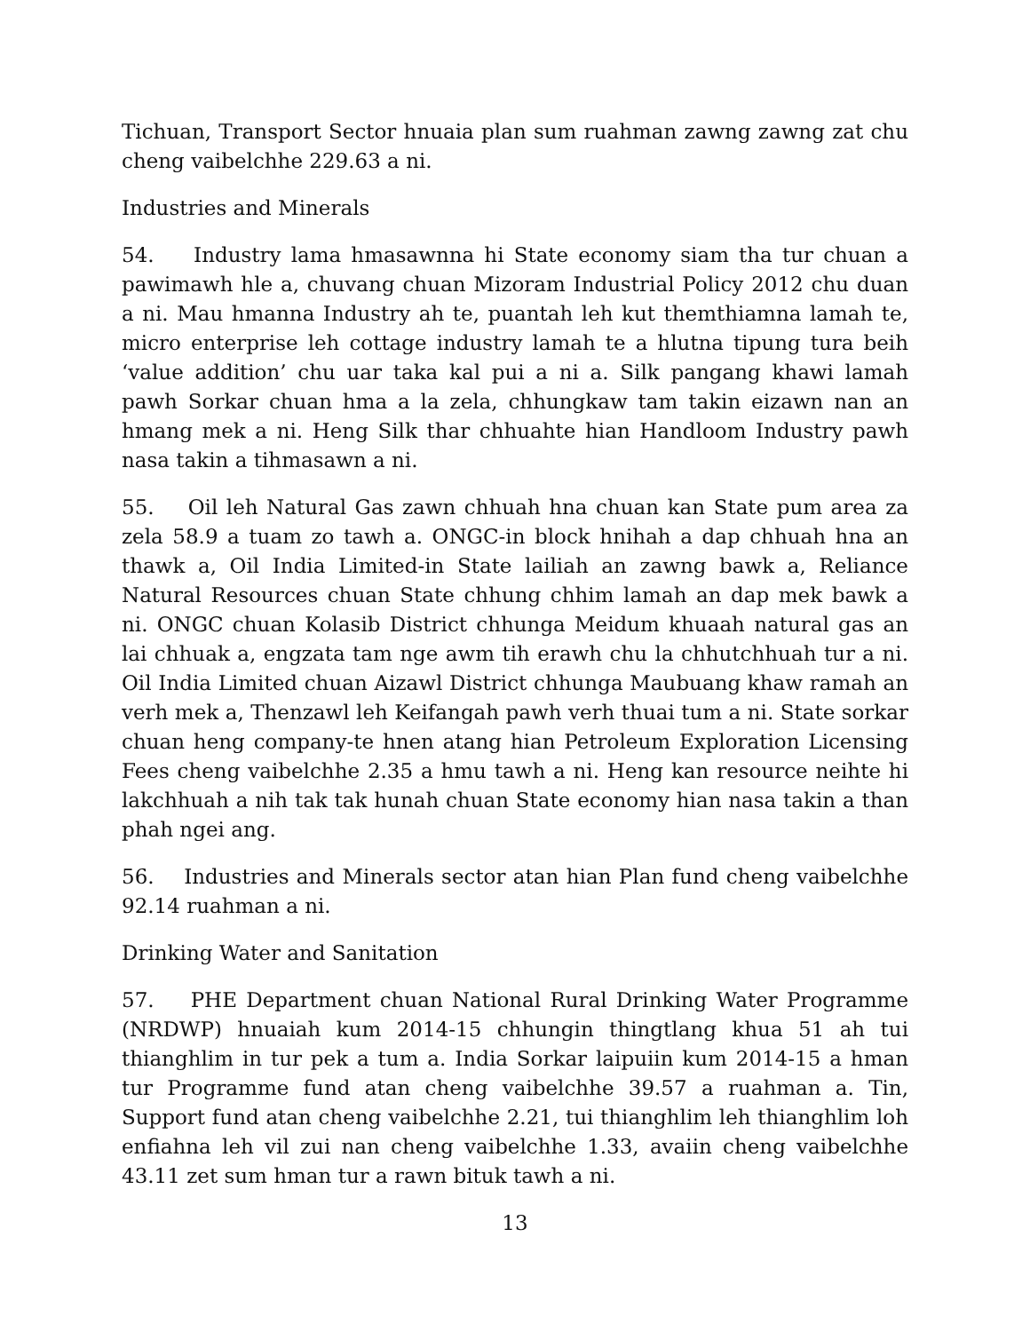Tichuan, Transport Sector hnuaia plan sum ruahman zawng zawng zat chu cheng vaibelchhe 229.63 a ni.
Industries and Minerals
54. Industry lama hmasawnna hi State economy siam tha tur chuan a pawimawh hle a, chuvang chuan Mizoram Industrial Policy 2012 chu duan a ni. Mau hmanna Industry ah te, puantah leh kut themthiamna lamah te, micro enterprise leh cottage industry lamah te a hlutna tipung tura beih ‘value addition’ chu uar taka kal pui a ni a. Silk pangang khawi lamah pawh Sorkar chuan hma a la zela, chhungkaw tam takin eizawn nan an hmang mek a ni. Heng Silk thar chhuahte hian Handloom Industry pawh nasa takin a tihmasawn a ni.
55. Oil leh Natural Gas zawn chhuah hna chuan kan State pum area za zela 58.9 a tuam zo tawh a. ONGC-in block hnihah a dap chhuah hna an thawk a, Oil India Limited-in State lailiah an zawng bawk a, Reliance Natural Resources chuan State chhung chhim lamah an dap mek bawk a ni. ONGC chuan Kolasib District chhunga Meidum khuaah natural gas an lai chhuak a, engzata tam nge awm tih erawh chu la chhutchhuah tur a ni. Oil India Limited chuan Aizawl District chhunga Maubuang khaw ramah an verh mek a, Thenzawl leh Keifangah pawh verh thuai tum a ni. State sorkar chuan heng company-te hnen atang hian Petroleum Exploration Licensing Fees cheng vaibelchhe 2.35 a hmu tawh a ni. Heng kan resource neihte hi lakchhuah a nih tak tak hunah chuan State economy hian nasa takin a than phah ngei ang.
56. Industries and Minerals sector atan hian Plan fund cheng vaibelchhe 92.14 ruahman a ni.
Drinking Water and Sanitation
57. PHE Department chuan National Rural Drinking Water Programme (NRDWP) hnuaiah kum 2014-15 chhungin thingtlang khua 51 ah tui thianghlim in tur pek a tum a. India Sorkar laipuiin kum 2014-15 a hman tur Programme fund atan cheng vaibelchhe 39.57 a ruahman a. Tin, Support fund atan cheng vaibelchhe 2.21, tui thianghlim leh thianghlim loh enfiahna leh vil zui nan cheng vaibelchhe 1.33, avaiin cheng vaibelchhe 43.11 zet sum hman tur a rawn bituk tawh a ni.
13